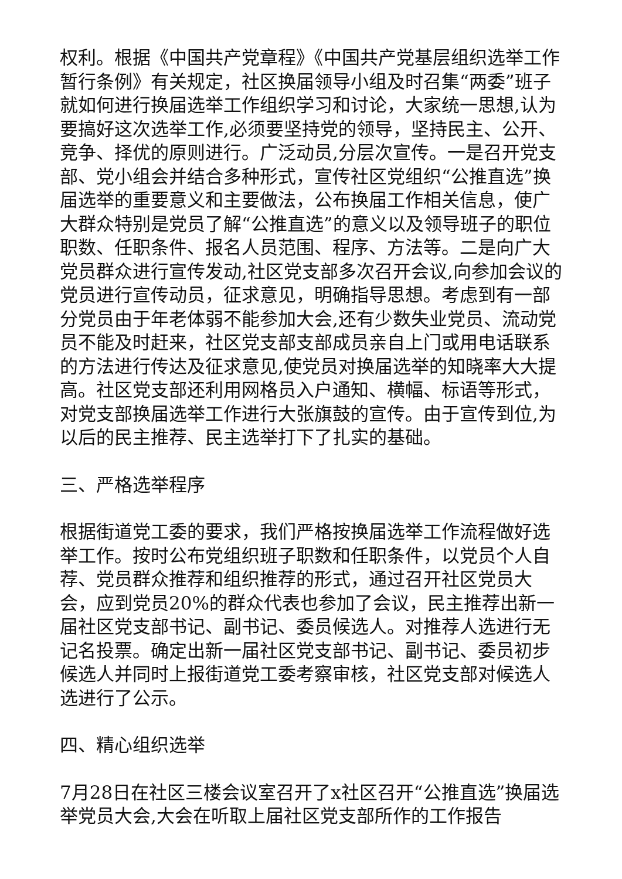权利。根据《中国共产党章程》《中国共产党基层组织选举工作暂行条例》有关规定，社区换届领导小组及时召集“两委”班子就如何进行换届选举工作组织学习和讨论，大家统一思想,认为要搞好这次选举工作,必须要坚持党的领导，坚持民主、公开、竞争、择优的原则进行。广泛动员,分层次宣传。一是召开党支部、党小组会并结合多种形式，宣传社区党组织“公推直选”换届选举的重要意义和主要做法，公布换届工作相关信息，使广大群众特别是党员了解“公推直选”的意义以及领导班子的职位职数、任职条件、报名人员范围、程序、方法等。二是向广大党员群众进行宣传发动,社区党支部多次召开会议,向参加会议的党员进行宣传动员，征求意见，明确指导思想。考虑到有一部分党员由于年老体弱不能参加大会,还有少数失业党员、流动党员不能及时赶来，社区党支部支部成员亲自上门或用电话联系的方法进行传达及征求意见,使党员对换届选举的知晓率大大提高。社区党支部还利用网格员入户通知、横幅、标语等形式，对党支部换届选举工作进行大张旗鼓的宣传。由于宣传到位,为以后的民主推荐、民主选举打下了扎实的基础。
三、严格选举程序
根据街道党工委的要求，我们严格按换届选举工作流程做好选举工作。按时公布党组织班子职数和任职条件，以党员个人自荐、党员群众推荐和组织推荐的形式，通过召开社区党员大会，应到党员20%的群众代表也参加了会议，民主推荐出新一届社区党支部书记、副书记、委员候选人。对推荐人选进行无记名投票。确定出新一届社区党支部书记、副书记、委员初步候选人并同时上报街道党工委考察审核，社区党支部对候选人选进行了公示。
四、精心组织选举
7月28日在社区三楼会议室召开了x社区召开“公推直选”换届选举党员大会,大会在听取上届社区党支部所作的工作报告